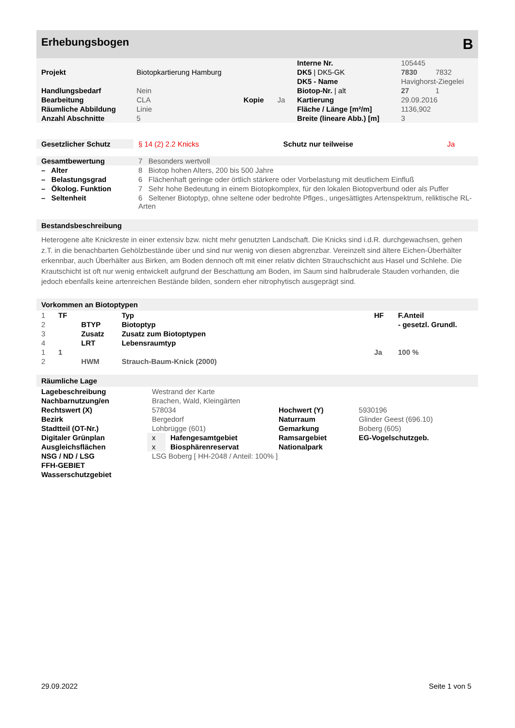Erhebungsbogen B
| | | | | Interne Nr. | 105445 |
| Projekt | Biotopkartierung Hamburg | | | DK5 / DK5-GK | 7830 7832 |
| | | | | DK5 - Name | Havighorst-Ziegelei |
| Handlungsbedarf | Nein | | | Biotop-Nr. / alt | 27 1 |
| Bearbeitung | CLA | Kopie | Ja | Kartierung | 29.09.2016 |
| Räumliche Abbildung | Linie | | | Fläche / Länge [m²/m] | 1136,902 |
| Anzahl Abschnitte | 5 | | | Breite (lineare Abb.) [m] | 3 |
| Gesetzlicher Schutz | § 14 (2) 2.2 Knicks | Schutz nur teilweise | Ja |
| Gesamtbewertung | 7 Besonders wertvoll |
| – Alter | 8 Biotop hohen Alters, 200 bis 500 Jahre |
| – Belastungsgrad | 6 Flächenhaft geringe oder örtlich stärkere oder Vorbelastung mit deutlichem Einfluß |
| – Ökolog. Funktion | 7 Sehr hohe Bedeutung in einem Biotopkomplex, für den lokalen Biotopverbund oder als Puffer |
| – Seltenheit | 6 Seltener Biotoptyp, ohne seltene oder bedrohte Pflges., ungesättigtes Artenspektrum, reliktische RL-Arten |
Bestandsbeschreibung
Heterogene alte Knickreste in einer extensiv bzw. nicht mehr genutzten Landschaft. Die Knicks sind i.d.R. durchgewachsen, gehen z.T. in die benachbarten Gehölzbestände über und sind nur wenig von diesen abgrenzbar. Vereinzelt sind ältere Eichen-Überhälter erkennbar, auch Überhälter aus Birken, am Boden dennoch oft mit einer relativ dichten Strauchschicht aus Hasel und Schlehe. Die Krautschicht ist oft nur wenig entwickelt aufgrund der Beschattung am Boden, im Saum sind halbruderale Stauden vorhanden, die jedoch ebenfalls keine artenreichen Bestände bilden, sondern eher nitrophytisch ausgeprägt sind.
Vorkommen an Biotoptypen
| 1 | TF | | Typ | HF | F.Anteil |
| 2 | | BTYP | Biotoptyp | | - gesetzl. Grundl. |
| 3 | | Zusatz | Zusatz zum Biotoptypen | | |
| 4 | | LRT | Lebensraumtyp | | |
| 1 | 1 | | | Ja | 100 % |
| 2 | | HWM | Strauch-Baum-Knick (2000) | | |
Räumliche Lage
| Lagebeschreibung | Westrand der Karte | | | | |
| Nachbarnutzung/en | Brachen, Wald, Kleingärten | | | | |
| Rechtswert (X) | 578034 | | Hochwert (Y) | 5930196 | |
| Bezirk | Bergedorf | | Naturraum | Glinder Geest (696.10) | |
| Stadtteil (OT-Nr.) | Lohbrügge (601) | | Gemarkung | Boberg (605) | |
| Digitaler Grünplan | x | Hafengesamtgebiet | Ramsargebiet | EG-Vogelschutzgeb. | |
| Ausgleichsflächen | x | Biosphärenreservat | Nationalpark | | |
| NSG / ND / LSG | LSG Boberg [ HH-2048 / Anteil: 100% ] | | | | |
| FFH-GEBIET | | | | | |
| Wasserschutzgebiet | | | | | |
29.09.2022 Seite 1 von 5